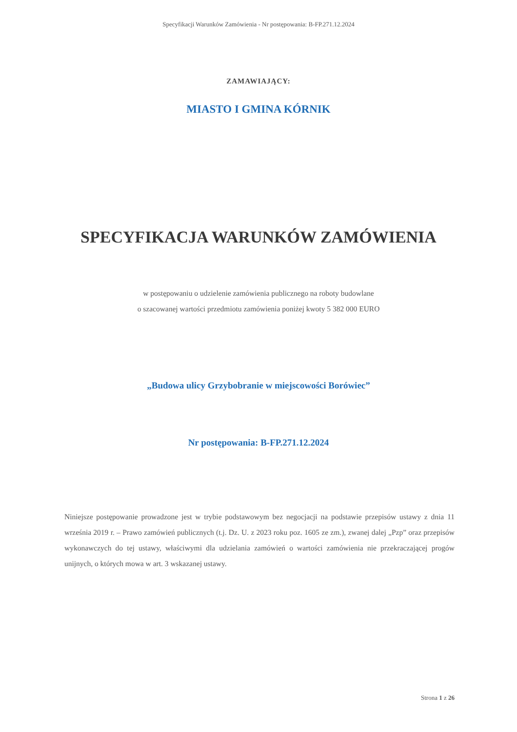Specyfikacji Warunków Zamówienia - Nr postępowania: B-FP.271.12.2024
ZAMAWIAJĄCY:
MIASTO I GMINA KÓRNIK
SPECYFIKACJA WARUNKÓW ZAMÓWIENIA
w postępowaniu o udzielenie zamówienia publicznego na roboty budowlane
o szacowanej wartości przedmiotu zamówienia poniżej kwoty 5 382 000 EURO
„Budowa ulicy Grzybobranie w miejscowości Borówiec”
Nr postępowania: B-FP.271.12.2024
Niniejsze postępowanie prowadzone jest w trybie podstawowym bez negocjacji na podstawie przepisów ustawy z dnia 11 września 2019 r. – Prawo zamówień publicznych (t.j. Dz. U. z 2023 roku poz. 1605 ze zm.), zwanej dalej „Pzp” oraz przepisów wykonawczych do tej ustawy, właściwymi dla udzielania zamówień o wartości zamówienia nie przekraczającej progów unijnych, o których mowa w art. 3 wskazanej ustawy.
Strona 1 z 26